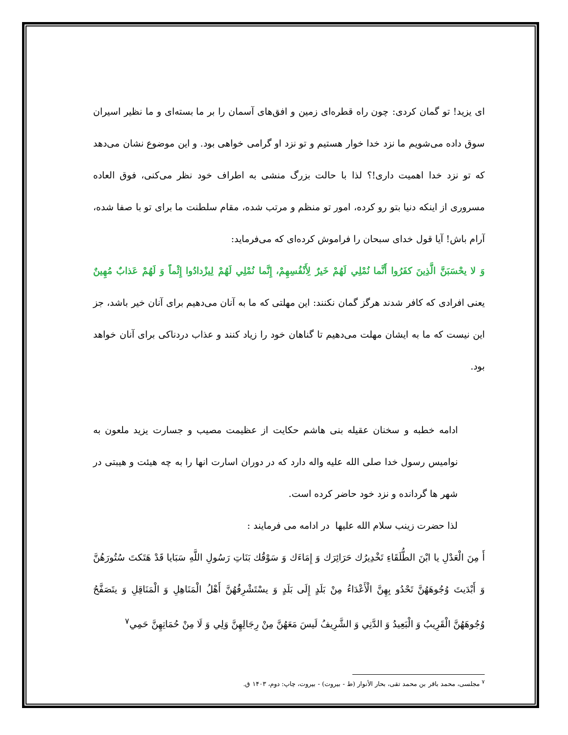ای یزید! تو گمان کردی: چون راه قطره‌ای زمین و افق‌های آسمان را بر ما بسته‌ای و ما نظیر اسیران سوق داده می‌شویم ما نزد خدا خوار هستیم و تو نزد او گرامی خواهی بود. و این موضوع نشان می‌دهد که تو نزد خدا اهمیت داری!؟ لذا با حالت بزرگ منشی به اطراف خود نظر می‌کنی، فوق العاده مسروری از اینکه دنیا بتو رو کرده، امور تو منظم و مرتب شده، مقام سلطنت ما برای تو با صفا شده، آرام باش! آیا قول خدای سبحان را فراموش کرده‌ای که می‌فرماید:
وَ لا يحْسَبَنَّ الَّذِينَ كفَرُوا أَنَّما نُمْلِي لَهُمْ خَيرٌ لِأَنْفُسِهِمْ، إِنَّما نُمْلِي لَهُمْ لِيزْدادُوا إِثْماً وَ لَهُمْ عَذابٌ مُهِينٌ یعنی افرادی که کافر شدند هرگز گمان نکنند: این مهلتی که ما به آنان می‌دهیم برای آنان خیر باشد، جز این نیست که ما به ایشان مهلت می‌دهیم تا گناهان خود را زیاد کنند و عذاب دردناکی برای آنان خواهد بود.
ادامه خطبه و سخنان عقیله بنی هاشم حکایت از عظیمت مصیب و جسارت یزید ملعون به نوامیس رسول خدا صلی الله علیه واله دارد که در دوران اسارت انها را به چه هیئت و هیبتی در شهر ها گردانده و نزد خود حاضر کرده است.
لذا حضرت زینب سلام الله علیها در ادامه می فرمایند :
أَ مِنَ الْعَدْلِ يا ابْنَ الطُّلَقَاءِ تَخْدِيرُك حَرَائِرَك وَ إِمَاءَك وَ سَوْقُك بَنَاتِ رَسُولِ اللَّهِ سَبَايا قَدْ هَتَكتَ سُتُورَهُنَّ وَ أَبْدَيتَ وُجُوهَهُنَّ تَحْدُو بِهِنَّ الْأَعْدَاءُ مِنْ بَلَدٍ إِلَى بَلَدٍ وَ يسْتَشْرِفُهُنَّ أَهْلُ الْمَنَاهِلِ وَ الْمَنَاقِلِ وَ يتَصَفَّحُ وُجُوهَهُنَّ الْقَرِيبُ وَ الْبَعِيدُ وَ الدَّنِي وَ الشَّرِيفُ لَيسَ مَعَهُنَّ مِنْ رِجَالِهِنَّ وَلِي وَ لَا مِنْ حُمَاتِهِنَّ حَمِي<sup>٧</sup>
<sup>٧</sup> مجلسی، محمد باقر بن محمد تقی، بحار الأنوار (ط - بيروت) - بیروت، چاپ: دوم، ۱۴۰۳ ق.